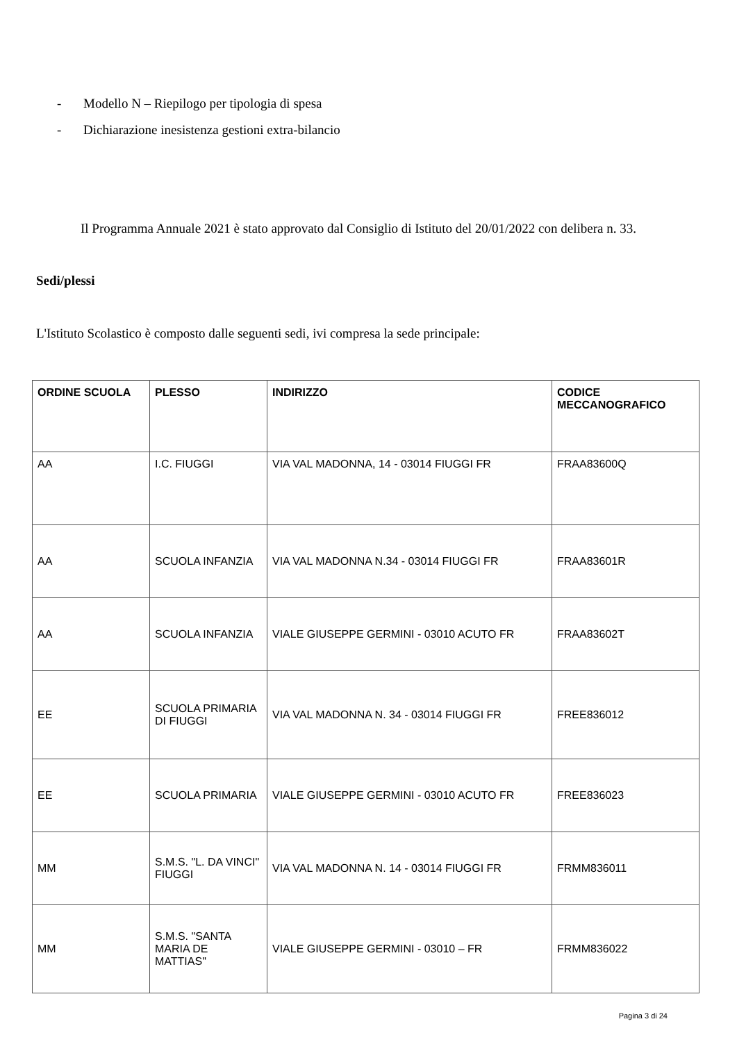- Modello N – Riepilogo per tipologia di spesa
- Dichiarazione inesistenza gestioni extra-bilancio
Il Programma Annuale 2021 è stato approvato dal Consiglio di Istituto del 20/01/2022 con delibera n. 33.
Sedi/plessi
L'Istituto Scolastico è composto dalle seguenti sedi, ivi compresa la sede principale:
| ORDINE SCUOLA | PLESSO | INDIRIZZO | CODICE MECCANOGRAFICO |
| --- | --- | --- | --- |
| AA | I.C. FIUGGI | VIA VAL MADONNA, 14 - 03014 FIUGGI FR | FRAA83600Q |
| AA | SCUOLA INFANZIA | VIA VAL MADONNA N.34 - 03014 FIUGGI FR | FRAA83601R |
| AA | SCUOLA INFANZIA | VIALE GIUSEPPE GERMINI - 03010 ACUTO FR | FRAA83602T |
| EE | SCUOLA PRIMARIA DI FIUGGI | VIA VAL MADONNA N. 34 - 03014 FIUGGI FR | FREE836012 |
| EE | SCUOLA PRIMARIA | VIALE GIUSEPPE GERMINI - 03010 ACUTO FR | FREE836023 |
| MM | S.M.S. "L. DA VINCI" FIUGGI | VIA VAL MADONNA N. 14 - 03014 FIUGGI FR | FRMM836011 |
| MM | S.M.S. "SANTA MARIA DE MATTIAS" | VIALE GIUSEPPE GERMINI - 03010 – FR | FRMM836022 |
Pagina 3 di 24